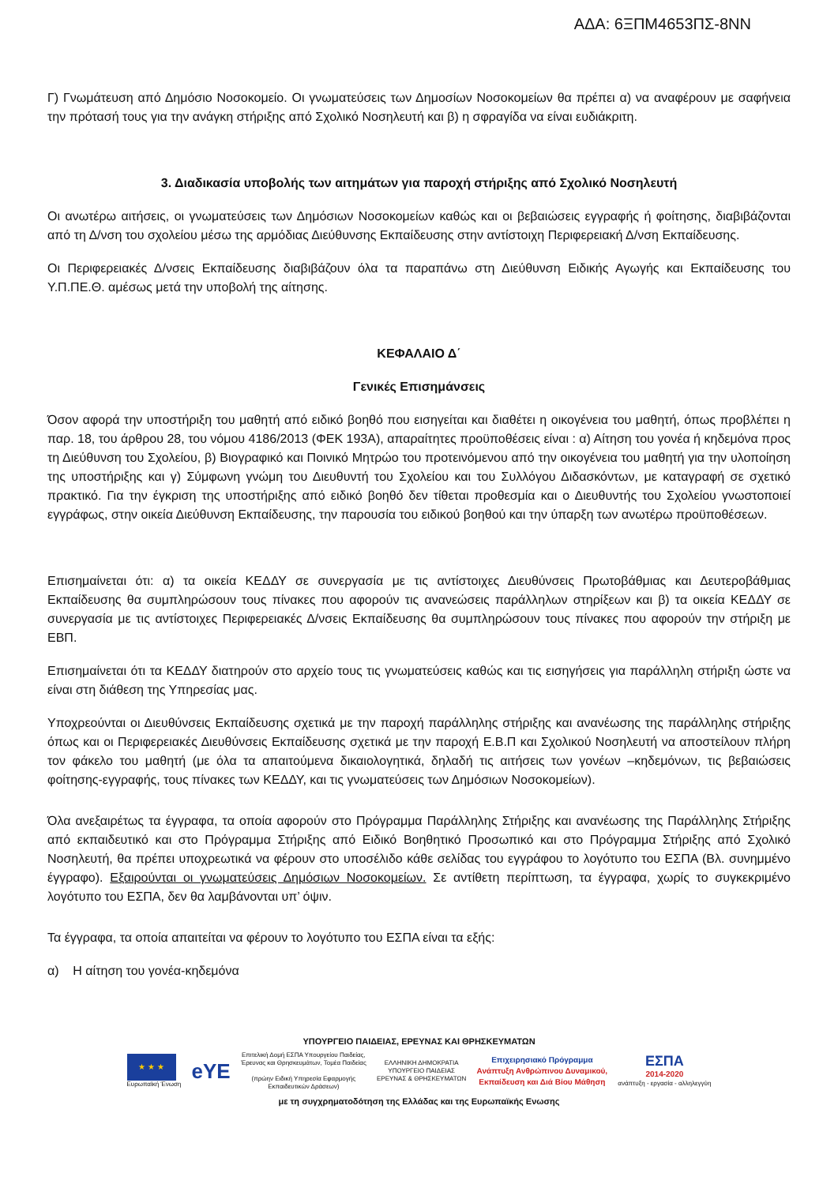ΑΔΑ: 6ΞΠΜ4653ΠΣ-8ΝΝ
Γ) Γνωμάτευση από Δημόσιο Νοσοκομείο. Οι γνωματεύσεις των Δημοσίων Νοσοκομείων θα πρέπει α) να αναφέρουν με σαφήνεια την πρότασή τους για την ανάγκη στήριξης από Σχολικό Νοσηλευτή και β) η σφραγίδα να είναι ευδιάκριτη.
3. Διαδικασία υποβολής των αιτημάτων για παροχή στήριξης από Σχολικό Νοσηλευτή
Οι ανωτέρω αιτήσεις, οι γνωματεύσεις των Δημόσιων Νοσοκομείων καθώς και οι βεβαιώσεις εγγραφής ή φοίτησης, διαβιβάζονται από τη Δ/νση του σχολείου μέσω της αρμόδιας Διεύθυνσης Εκπαίδευσης στην αντίστοιχη Περιφερειακή Δ/νση Εκπαίδευσης.
Οι Περιφερειακές Δ/νσεις Εκπαίδευσης διαβιβάζουν όλα τα παραπάνω στη Διεύθυνση Ειδικής Αγωγής και Εκπαίδευσης του Υ.Π.ΠΕ.Θ. αμέσως μετά την υποβολή της αίτησης.
ΚΕΦΑΛΑΙΟ Δ΄
Γενικές Επισημάνσεις
Όσον αφορά την υποστήριξη του μαθητή από ειδικό βοηθό που εισηγείται και διαθέτει η οικογένεια του μαθητή, όπως προβλέπει η παρ. 18, του άρθρου 28, του νόμου 4186/2013 (ΦΕΚ 193Α), απαραίτητες προϋποθέσεις είναι : α) Αίτηση του γονέα ή κηδεμόνα προς τη Διεύθυνση του Σχολείου, β) Βιογραφικό και Ποινικό Μητρώο του προτεινόμενου από την οικογένεια του μαθητή για την υλοποίηση της υποστήριξης και γ) Σύμφωνη γνώμη του Διευθυντή του Σχολείου και του Συλλόγου Διδασκόντων, με καταγραφή σε σχετικό πρακτικό. Για την έγκριση της υποστήριξης από ειδικό βοηθό δεν τίθεται προθεσμία και ο Διευθυντής του Σχολείου γνωστοποιεί εγγράφως, στην οικεία Διεύθυνση Εκπαίδευσης, την παρουσία του ειδικού βοηθού και την ύπαρξη των ανωτέρω προϋποθέσεων.
Επισημαίνεται ότι: α) τα οικεία ΚΕΔΔΥ σε συνεργασία με τις αντίστοιχες Διευθύνσεις Πρωτοβάθμιας και Δευτεροβάθμιας Εκπαίδευσης θα συμπληρώσουν τους πίνακες που αφορούν τις ανανεώσεις παράλληλων στηρίξεων και β) τα οικεία ΚΕΔΔΥ σε συνεργασία με τις αντίστοιχες Περιφερειακές Δ/νσεις Εκπαίδευσης θα συμπληρώσουν τους πίνακες που αφορούν την στήριξη με ΕΒΠ.
Επισημαίνεται ότι τα ΚΕΔΔΥ διατηρούν στο αρχείο τους τις γνωματεύσεις καθώς και τις εισηγήσεις για παράλληλη στήριξη ώστε να είναι στη διάθεση της Υπηρεσίας μας.
Υποχρεούνται οι Διευθύνσεις Εκπαίδευσης σχετικά με την παροχή παράλληλης στήριξης και ανανέωσης της παράλληλης στήριξης όπως και οι Περιφερειακές Διευθύνσεις Εκπαίδευσης σχετικά με την παροχή Ε.Β.Π και Σχολικού Νοσηλευτή να αποστείλουν πλήρη τον φάκελο του μαθητή (με όλα τα απαιτούμενα δικαιολογητικά, δηλαδή τις αιτήσεις των γονέων –κηδεμόνων, τις βεβαιώσεις φοίτησης-εγγραφής, τους πίνακες των ΚΕΔΔΥ, και τις γνωματεύσεις των Δημόσιων Νοσοκομείων).
Όλα ανεξαιρέτως τα έγγραφα, τα οποία αφορούν στο Πρόγραμμα Παράλληλης Στήριξης και ανανέωσης της Παράλληλης Στήριξης από εκπαιδευτικό και στο Πρόγραμμα Στήριξης από Ειδικό Βοηθητικό Προσωπικό και στο Πρόγραμμα Στήριξης από Σχολικό Νοσηλευτή, θα πρέπει υποχρεωτικά να φέρουν στο υποσέλιδο κάθε σελίδας του εγγράφου το λογότυπο του ΕΣΠΑ (Βλ. συνημμένο έγγραφο). Εξαιρούνται οι γνωματεύσεις Δημόσιων Νοσοκομείων. Σε αντίθετη περίπτωση, τα έγγραφα, χωρίς το συγκεκριμένο λογότυπο του ΕΣΠΑ, δεν θα λαμβάνονται υπ’ όψιν.
Τα έγγραφα, τα οποία απαιτείται να φέρουν το λογότυπο του ΕΣΠΑ είναι τα εξής:
α) Η αίτηση του γονέα-κηδεμόνα
ΥΠΟΥΡΓΕΙΟ ΠΑΙΔΕΙΑΣ, ΕΡΕΥΝΑΣ ΚΑΙ ΘΡΗΣΚΕΥΜΑΤΩΝ
★ ★ ★
Ευρωπαϊκή Ένωση
eYE
Επιτελική Δομή ΕΣΠΑ Υπουργείου Παιδείας,
Έρευνας και Θρησκευμάτων, Τομέα Παιδείας
(πρώην Ειδική Υπηρεσία Εφαρμογής
Εκπαιδευτικών Δράσεων)
ΕΛΛΗΝΙΚΗ ΔΗΜΟΚΡΑΤΙΑ
ΥΠΟΥΡΓΕΙΟ ΠΑΙΔΕΙΑΣ
ΕΡΕΥΝΑΣ & ΘΡΗΣΚΕΥΜΑΤΩΝ
Επιχειρησιακό Πρόγραμμα
Ανάπτυξη Ανθρώπινου Δυναμικού,
Εκπαίδευση και Διά Βίου Μάθηση
ΕΣΠΑ
2014-2020
ανάπτυξη - εργασία - αλληλεγγύη
με τη συγχρηματοδότηση της Ελλάδας και της Ευρωπαϊκής Ενωσης